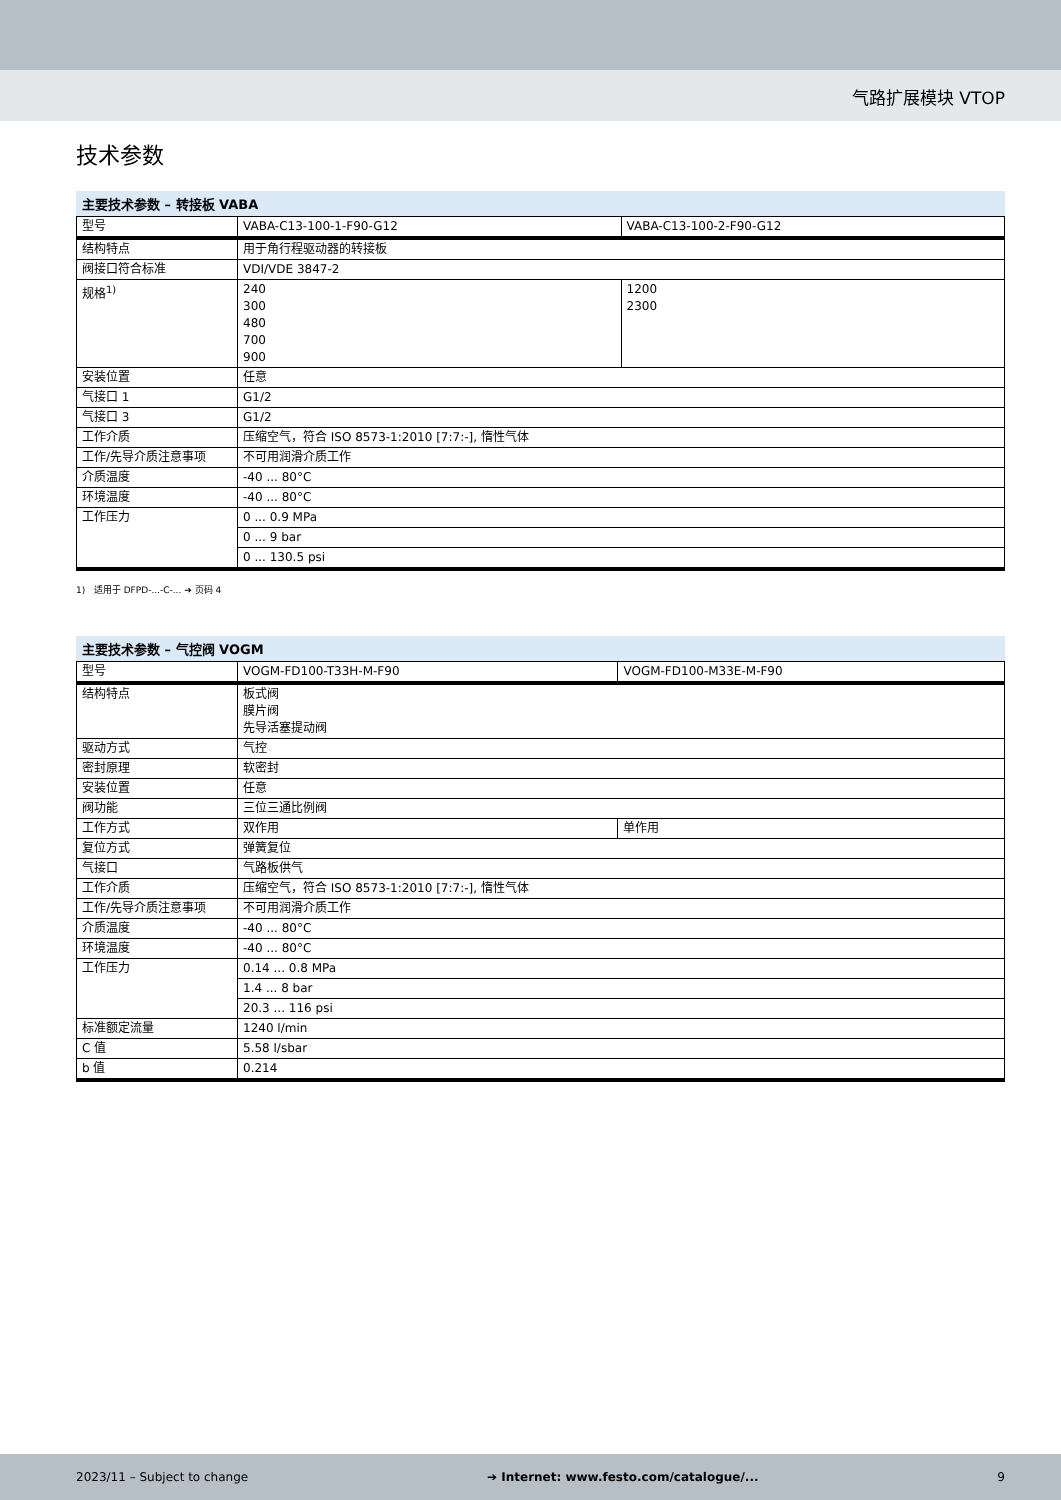气路扩展模块 VTOP
技术参数
主要技术参数 – 转接板 VABA
| 型号 | VABA-C13-100-1-F90-G12 | VABA-C13-100-2-F90-G12 |
| 结构特点 | 用于角行程驱动器的转接板 | |
| 阀接口符合标准 | VDI/VDE 3847-2 | |
| 规格<sup>1)</sup> | 240 300 480 700 900 | 1200 2300 |
| 安装位置 | 任意 | |
| 气接口 1 | G1/2 | |
| 气接口 3 | G1/2 | |
| 工作介质 | 压缩空气，符合 ISO 8573-1:2010 [7:7:-], 惰性气体 | |
| 工作/先导介质注意事项 | 不可用润滑介质工作 | |
| 介质温度 | -40 ... 80°C | |
| 环境温度 | -40 ... 80°C | |
| 工作压力 | 0 ... 0.9 MPa | |
| | 0 ... 9 bar | |
| | 0 ... 130.5 psi | |
1) 适用于 DFPD-...-C-... ➔ 页码 4
主要技术参数 – 气控阀 VOGM
| 型号 | VOGM-FD100-T33H-M-F90 | VOGM-FD100-M33E-M-F90 |
| 结构特点 | 板式阀 膜片阀 先导活塞提动阀 | |
| 驱动方式 | 气控 | |
| 密封原理 | 软密封 | |
| 安装位置 | 任意 | |
| 阀功能 | 三位三通比例阀 | |
| 工作方式 | 双作用 | 单作用 |
| 复位方式 | 弹簧复位 | |
| 气接口 | 气路板供气 | |
| 工作介质 | 压缩空气，符合 ISO 8573-1:2010 [7:7:-], 惰性气体 | |
| 工作/先导介质注意事项 | 不可用润滑介质工作 | |
| 介质温度 | -40 ... 80°C | |
| 环境温度 | -40 ... 80°C | |
| 工作压力 | 0.14 ... 0.8 MPa | |
| | 1.4 ... 8 bar | |
| | 20.3 ... 116 psi | |
| 标准额定流量 | 1240 l/min | |
| C 值 | 5.58 l/sbar | |
| b 值 | 0.214 | |
2023/11 – Subject to change ➔ Internet: www.festo.com/catalogue/... 9